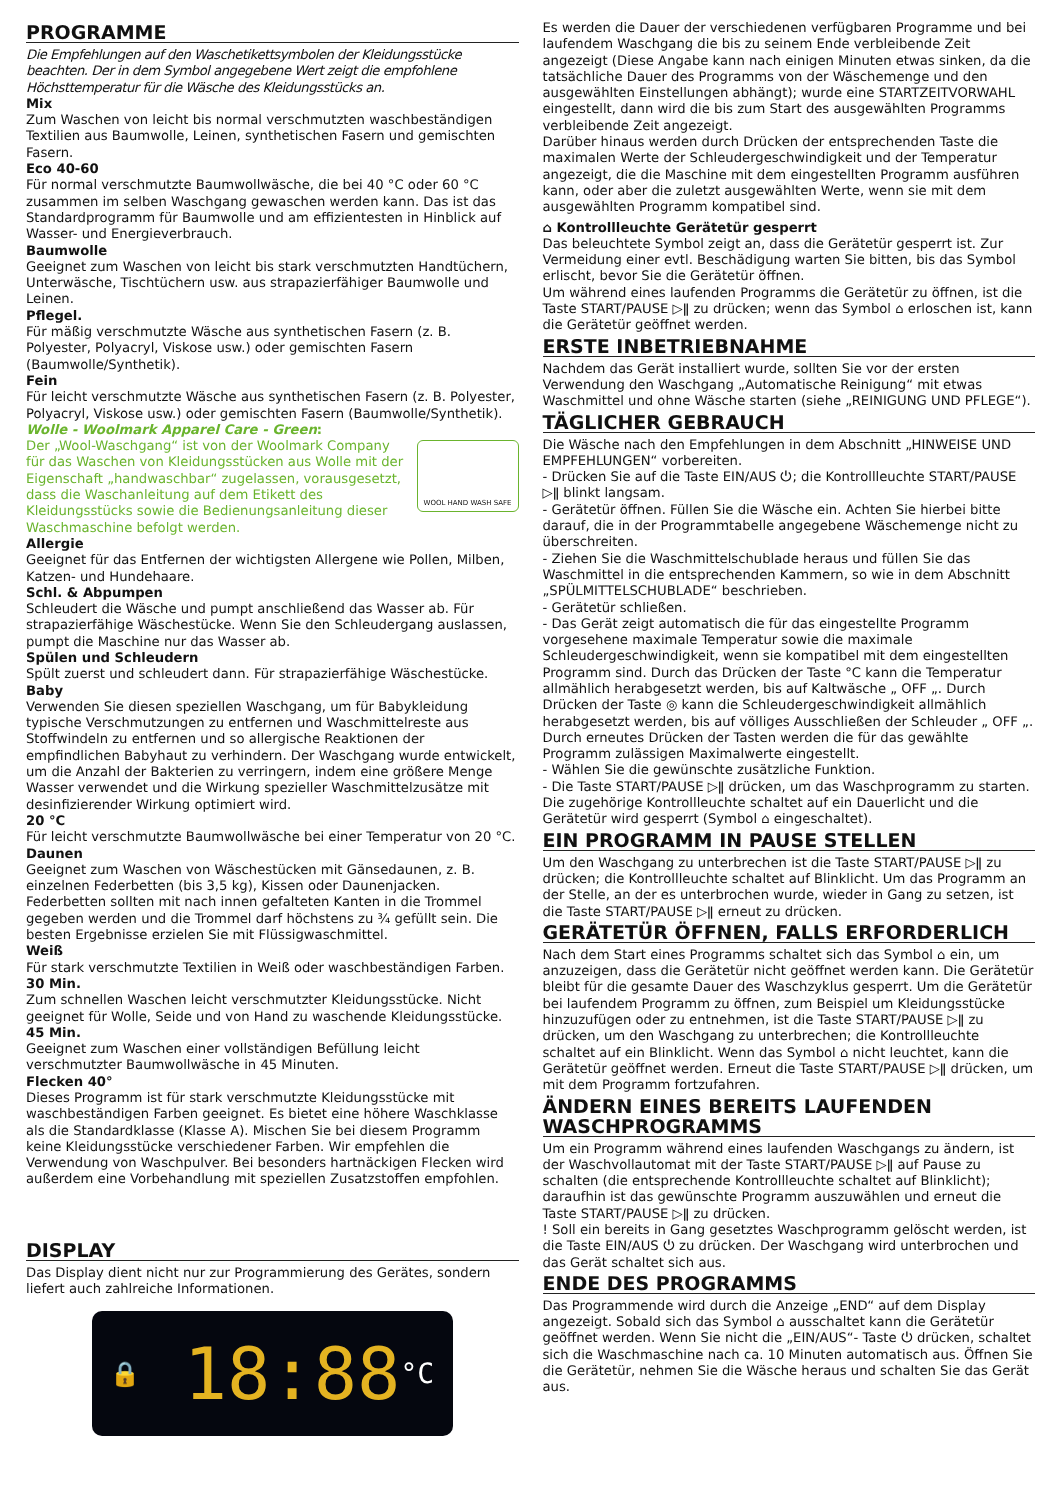PROGRAMME
Die Empfehlungen auf den Waschetikettsymbolen der Kleidungsstücke beachten. Der in dem Symbol angegebene Wert zeigt die empfohlene Höchsttemperatur für die Wäsche des Kleidungsstücks an.
Mix
Zum Waschen von leicht bis normal verschmutzten waschbeständigen Textilien aus Baumwolle, Leinen, synthetischen Fasern und gemischten Fasern.
Eco 40-60
Für normal verschmutzte Baumwollwäsche, die bei 40 °C oder 60 °C zusammen im selben Waschgang gewaschen werden kann. Das ist das Standardprogramm für Baumwolle und am effizientesten in Hinblick auf Wasser- und Energieverbrauch.
Baumwolle
Geeignet zum Waschen von leicht bis stark verschmutzten Handtüchern, Unterwäsche, Tischtüchern usw. aus strapazierfähiger Baumwolle und Leinen.
Pflegel.
Für mäßig verschmutzte Wäsche aus synthetischen Fasern (z. B. Polyester, Polyacryl, Viskose usw.) oder gemischten Fasern (Baumwolle/Synthetik).
Fein
Für leicht verschmutzte Wäsche aus synthetischen Fasern (z. B. Polyester, Polyacryl, Viskose usw.) oder gemischten Fasern (Baumwolle/Synthetik).
Wolle - Woolmark Apparel Care - Green:
WOOL HAND WASH SAFE
Der „Wool-Waschgang“ ist von der Woolmark Company für das Waschen von Kleidungsstücken aus Wolle mit der Eigenschaft „handwaschbar“ zugelassen, vorausgesetzt, dass die Waschanleitung auf dem Etikett des Kleidungsstücks sowie die Bedienungsanleitung dieser Waschmaschine befolgt werden.
Allergie
Geeignet für das Entfernen der wichtigsten Allergene wie Pollen, Milben, Katzen- und Hundehaare.
Schl. & Abpumpen
Schleudert die Wäsche und pumpt anschließend das Wasser ab. Für strapazierfähige Wäschestücke. Wenn Sie den Schleudergang auslassen, pumpt die Maschine nur das Wasser ab.
Spülen und Schleudern
Spült zuerst und schleudert dann. Für strapazierfähige Wäschestücke.
Baby
Verwenden Sie diesen speziellen Waschgang, um für Babykleidung typische Verschmutzungen zu entfernen und Waschmittelreste aus Stoffwindeln zu entfernen und so allergische Reaktionen der empfindlichen Babyhaut zu verhindern. Der Waschgang wurde entwickelt, um die Anzahl der Bakterien zu verringern, indem eine größere Menge Wasser verwendet und die Wirkung spezieller Waschmittelzusätze mit desinfizierender Wirkung optimiert wird.
20 °C
Für leicht verschmutzte Baumwollwäsche bei einer Temperatur von 20 °C.
Daunen
Geeignet zum Waschen von Wäschestücken mit Gänsedaunen, z. B. einzelnen Federbetten (bis 3,5 kg), Kissen oder Daunenjacken. Federbetten sollten mit nach innen gefalteten Kanten in die Trommel gegeben werden und die Trommel darf höchstens zu ¾ gefüllt sein. Die besten Ergebnisse erzielen Sie mit Flüssigwaschmittel.
Weiß
Für stark verschmutzte Textilien in Weiß oder waschbeständigen Farben.
30 Min.
Zum schnellen Waschen leicht verschmutzter Kleidungsstücke. Nicht geeignet für Wolle, Seide und von Hand zu waschende Kleidungsstücke.
45 Min.
Geeignet zum Waschen einer vollständigen Befüllung leicht verschmutzter Baumwollwäsche in 45 Minuten.
Flecken 40°
Dieses Programm ist für stark verschmutzte Kleidungsstücke mit waschbeständigen Farben geeignet. Es bietet eine höhere Waschklasse als die Standardklasse (Klasse A). Mischen Sie bei diesem Programm keine Kleidungsstücke verschiedener Farben. Wir empfehlen die Verwendung von Waschpulver. Bei besonders hartnäckigen Flecken wird außerdem eine Vorbehandlung mit speziellen Zusatzstoffen empfohlen.
DISPLAY
Das Display dient nicht nur zur Programmierung des Gerätes, sondern liefert auch zahlreiche Informationen.
🔒 18:88 °C
Es werden die Dauer der verschiedenen verfügbaren Programme und bei laufendem Waschgang die bis zu seinem Ende verbleibende Zeit angezeigt (Diese Angabe kann nach einigen Minuten etwas sinken, da die tatsächliche Dauer des Programms von der Wäschemenge und den ausgewählten Einstellungen abhängt); wurde eine STARTZEITVORWAHL eingestellt, dann wird die bis zum Start des ausgewählten Programms verbleibende Zeit angezeigt.
Darüber hinaus werden durch Drücken der entsprechenden Taste die maximalen Werte der Schleudergeschwindigkeit und der Temperatur angezeigt, die die Maschine mit dem eingestellten Programm ausführen kann, oder aber die zuletzt ausgewählten Werte, wenn sie mit dem ausgewählten Programm kompatibel sind.
⌂ Kontrollleuchte Gerätetür gesperrt
Das beleuchtete Symbol zeigt an, dass die Gerätetür gesperrt ist. Zur Vermeidung einer evtl. Beschädigung warten Sie bitten, bis das Symbol erlischt, bevor Sie die Gerätetür öffnen.
Um während eines laufenden Programms die Gerätetür zu öffnen, ist die Taste START/PAUSE ▷ǁ zu drücken; wenn das Symbol ⌂ erloschen ist, kann die Gerätetür geöffnet werden.
ERSTE INBETRIEBNAHME
Nachdem das Gerät installiert wurde, sollten Sie vor der ersten Verwendung den Waschgang „Automatische Reinigung“ mit etwas Waschmittel und ohne Wäsche starten (siehe „REINIGUNG UND PFLEGE“).
TÄGLICHER GEBRAUCH
Die Wäsche nach den Empfehlungen in dem Abschnitt „HINWEISE UND EMPFEHLUNGEN“ vorbereiten.
- Drücken Sie auf die Taste EIN/AUS ⏻; die Kontrollleuchte START/PAUSE ▷ǁ blinkt langsam.
- Gerätetür öffnen. Füllen Sie die Wäsche ein. Achten Sie hierbei bitte darauf, die in der Programmtabelle angegebene Wäschemenge nicht zu überschreiten.
- Ziehen Sie die Waschmittelschublade heraus und füllen Sie das Waschmittel in die entsprechenden Kammern, so wie in dem Abschnitt „SPÜLMITTELSCHUBLADE“ beschrieben.
- Gerätetür schließen.
- Das Gerät zeigt automatisch die für das eingestellte Programm vorgesehene maximale Temperatur sowie die maximale Schleudergeschwindigkeit, wenn sie kompatibel mit dem eingestellten Programm sind. Durch das Drücken der Taste °C kann die Temperatur allmählich herabgesetzt werden, bis auf Kaltwäsche „ OFF „. Durch Drücken der Taste ◎ kann die Schleudergeschwindigkeit allmählich herabgesetzt werden, bis auf völliges Ausschließen der Schleuder „ OFF „. Durch erneutes Drücken der Tasten werden die für das gewählte Programm zulässigen Maximalwerte eingestellt.
- Wählen Sie die gewünschte zusätzliche Funktion.
- Die Taste START/PAUSE ▷ǁ drücken, um das Waschprogramm zu starten. Die zugehörige Kontrollleuchte schaltet auf ein Dauerlicht und die Gerätetür wird gesperrt (Symbol ⌂ eingeschaltet).
EIN PROGRAMM IN PAUSE STELLEN
Um den Waschgang zu unterbrechen ist die Taste START/PAUSE ▷ǁ zu drücken; die Kontrollleuchte schaltet auf Blinklicht. Um das Programm an der Stelle, an der es unterbrochen wurde, wieder in Gang zu setzen, ist die Taste START/PAUSE ▷ǁ erneut zu drücken.
GERÄTETÜR ÖFFNEN, FALLS ERFORDERLICH
Nach dem Start eines Programms schaltet sich das Symbol ⌂ ein, um anzuzeigen, dass die Gerätetür nicht geöffnet werden kann. Die Gerätetür bleibt für die gesamte Dauer des Waschzyklus gesperrt. Um die Gerätetür bei laufendem Programm zu öffnen, zum Beispiel um Kleidungsstücke hinzuzufügen oder zu entnehmen, ist die Taste START/PAUSE ▷ǁ zu drücken, um den Waschgang zu unterbrechen; die Kontrollleuchte schaltet auf ein Blinklicht. Wenn das Symbol ⌂ nicht leuchtet, kann die Gerätetür geöffnet werden. Erneut die Taste START/PAUSE ▷ǁ drücken, um mit dem Programm fortzufahren.
ÄNDERN EINES BEREITS LAUFENDEN WASCHPROGRAMMS
Um ein Programm während eines laufenden Waschgangs zu ändern, ist der Waschvollautomat mit der Taste START/PAUSE ▷ǁ auf Pause zu schalten (die entsprechende Kontrollleuchte schaltet auf Blinklicht); daraufhin ist das gewünschte Programm auszuwählen und erneut die Taste START/PAUSE ▷ǁ zu drücken.
! Soll ein bereits in Gang gesetztes Waschprogramm gelöscht werden, ist die Taste EIN/AUS ⏻ zu drücken. Der Waschgang wird unterbrochen und das Gerät schaltet sich aus.
ENDE DES PROGRAMMS
Das Programmende wird durch die Anzeige „END“ auf dem Display angezeigt. Sobald sich das Symbol ⌂ ausschaltet kann die Gerätetür geöffnet werden. Wenn Sie nicht die „EIN/AUS“- Taste ⏻ drücken, schaltet sich die Waschmaschine nach ca. 10 Minuten automatisch aus. Öffnen Sie die Gerätetür, nehmen Sie die Wäsche heraus und schalten Sie das Gerät aus.